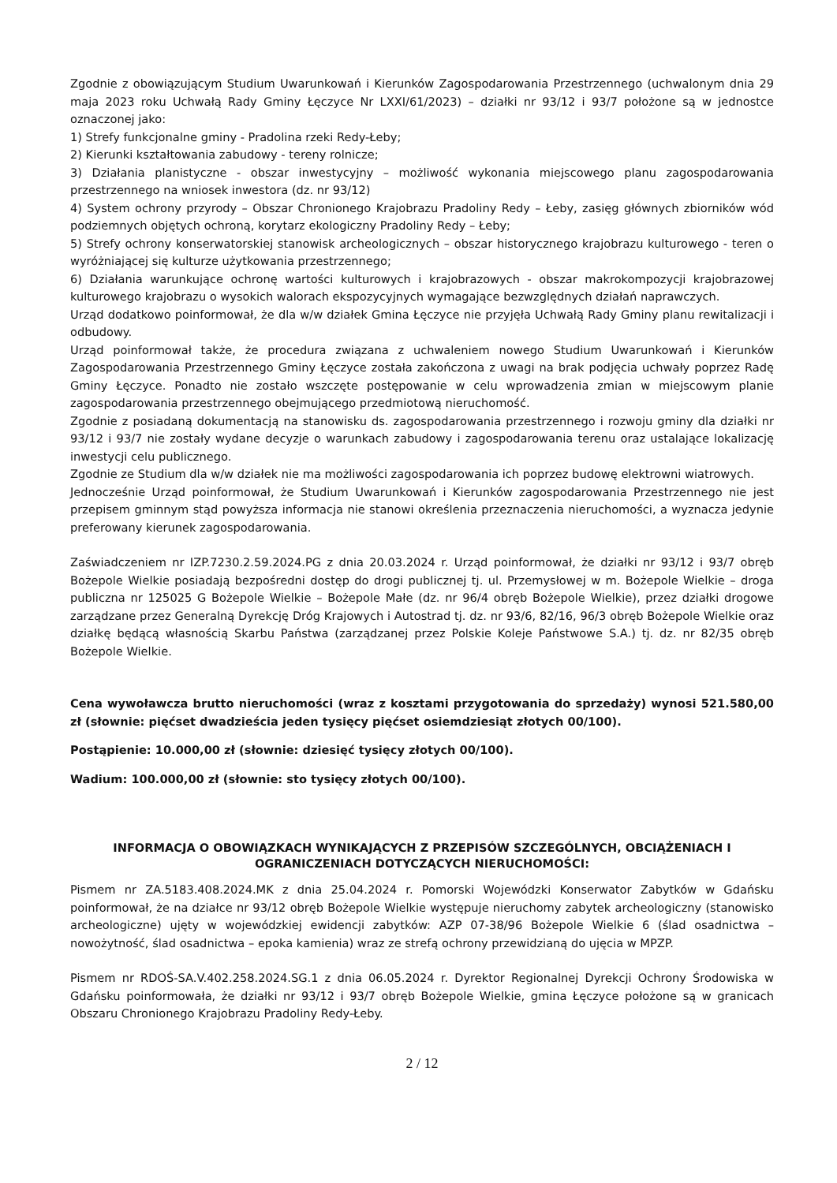Zgodnie z obowiązującym Studium Uwarunkowań i Kierunków Zagospodarowania Przestrzennego (uchwalonym dnia 29 maja 2023 roku Uchwałą Rady Gminy Łęczyce Nr LXXI/61/2023) – działki nr 93/12 i 93/7 położone są w jednostce oznaczonej jako:
1) Strefy funkcjonalne gminy - Pradolina rzeki Redy-Łeby;
2) Kierunki kształtowania zabudowy - tereny rolnicze;
3) Działania planistyczne - obszar inwestycyjny – możliwość wykonania miejscowego planu zagospodarowania przestrzennego na wniosek inwestora (dz. nr 93/12)
4) System ochrony przyrody – Obszar Chronionego Krajobrazu Pradoliny Redy – Łeby, zasięg głównych zbiorników wód podziemnych objętych ochroną, korytarz ekologiczny Pradoliny Redy – Łeby;
5) Strefy ochrony konserwatorskiej stanowisk archeologicznych – obszar historycznego krajobrazu kulturowego - teren o wyróżniającej się kulturze użytkowania przestrzennego;
6) Działania warunkujące ochronę wartości kulturowych i krajobrazowych - obszar makrokompozycji krajobrazowej kulturowego krajobrazu o wysokich walorach ekspozycyjnych wymagające bezwzględnych działań naprawczych.
Urząd dodatkowo poinformował, że dla w/w działek Gmina Łęczyce nie przyjęła Uchwałą Rady Gminy planu rewitalizacji i odbudowy.
Urząd poinformował także, że procedura związana z uchwaleniem nowego Studium Uwarunkowań i Kierunków Zagospodarowania Przestrzennego Gminy Łęczyce została zakończona z uwagi na brak podjęcia uchwały poprzez Radę Gminy Łęczyce. Ponadto nie zostało wszczęte postępowanie w celu wprowadzenia zmian w miejscowym planie zagospodarowania przestrzennego obejmującego przedmiotową nieruchomość.
Zgodnie z posiadaną dokumentacją na stanowisku ds. zagospodarowania przestrzennego i rozwoju gminy dla działki nr 93/12 i 93/7 nie zostały wydane decyzje o warunkach zabudowy i zagospodarowania terenu oraz ustalające lokalizację inwestycji celu publicznego.
Zgodnie ze Studium dla w/w działek nie ma możliwości zagospodarowania ich poprzez budowę elektrowni wiatrowych.
Jednocześnie Urząd poinformował, że Studium Uwarunkowań i Kierunków zagospodarowania Przestrzennego nie jest przepisem gminnym stąd powyższa informacja nie stanowi określenia przeznaczenia nieruchomości, a wyznacza jedynie preferowany kierunek zagospodarowania.
Zaświadczeniem nr IZP.7230.2.59.2024.PG z dnia 20.03.2024 r. Urząd poinformował, że działki nr 93/12 i 93/7 obręb Bożepole Wielkie posiadają bezpośredni dostęp do drogi publicznej tj. ul. Przemysłowej w m. Bożepole Wielkie – droga publiczna nr 125025 G Bożepole Wielkie – Bożepole Małe (dz. nr 96/4 obręb Bożepole Wielkie), przez działki drogowe zarządzane przez Generalną Dyrekcję Dróg Krajowych i Autostrad tj. dz. nr 93/6, 82/16, 96/3 obręb Bożepole Wielkie oraz działkę będącą własnością Skarbu Państwa (zarządzanej przez Polskie Koleje Państwowe S.A.) tj. dz. nr 82/35 obręb Bożepole Wielkie.
Cena wywoławcza brutto nieruchomości (wraz z kosztami przygotowania do sprzedaży) wynosi 521.580,00 zł (słownie: pięćset dwadzieścia jeden tysięcy pięćset osiemdziesiąt złotych 00/100).
Postąpienie: 10.000,00 zł (słownie: dziesięć tysięcy złotych 00/100).
Wadium: 100.000,00 zł (słownie: sto tysięcy złotych 00/100).
INFORMACJA O OBOWIĄZKACH WYNIKAJĄCYCH Z PRZEPISÓW SZCZEGÓLNYCH, OBCIĄŻENIACH I OGRANICZENIACH DOTYCZĄCYCH NIERUCHOMOŚCI:
Pismem nr ZA.5183.408.2024.MK z dnia 25.04.2024 r. Pomorski Wojewódzki Konserwator Zabytków w Gdańsku poinformował, że na działce nr 93/12 obręb Bożepole Wielkie występuje nieruchomy zabytek archeologiczny (stanowisko archeologiczne) ujęty w wojewódzkiej ewidencji zabytków: AZP 07-38/96 Bożepole Wielkie 6 (ślad osadnictwa – nowożytność, ślad osadnictwa – epoka kamienia) wraz ze strefą ochrony przewidzianą do ujęcia w MPZP.
Pismem nr RDOŚ-SA.V.402.258.2024.SG.1 z dnia 06.05.2024 r. Dyrektor Regionalnej Dyrekcji Ochrony Środowiska w Gdańsku poinformowała, że działki nr 93/12 i 93/7 obręb Bożepole Wielkie, gmina Łęczyce położone są w granicach Obszaru Chronionego Krajobrazu Pradoliny Redy-Łeby.
2 / 12